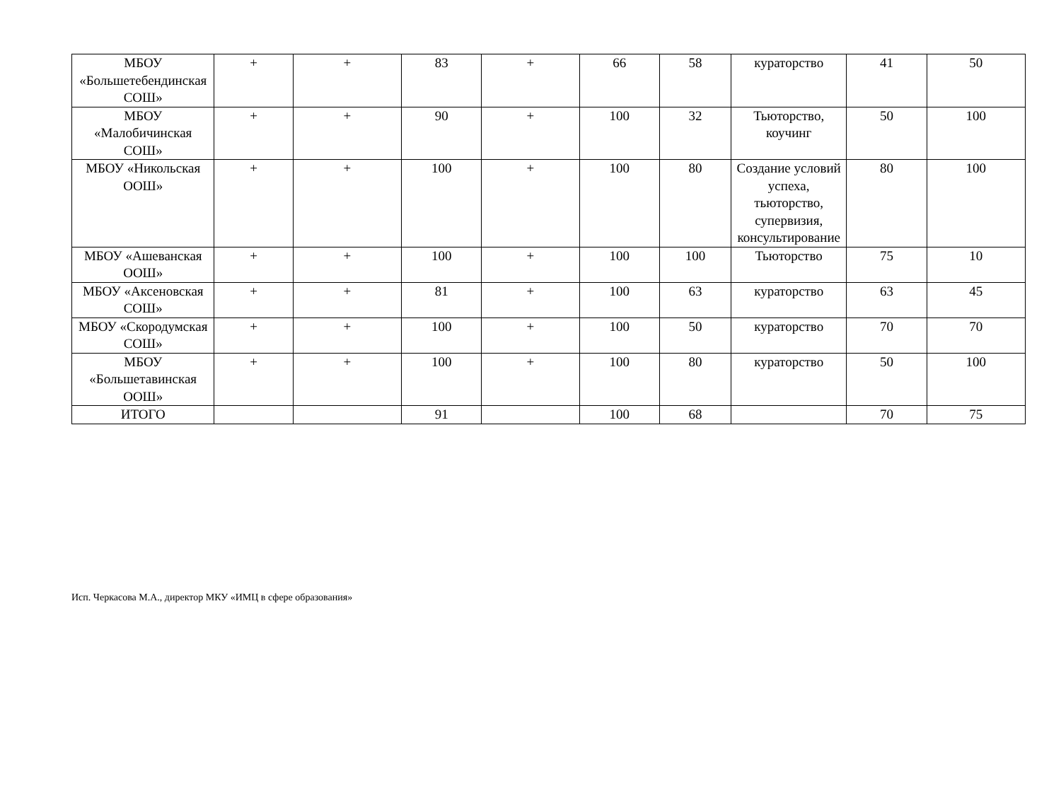| МБОУ «Большетебендинская СОШ» | + | + | 83 | + | 66 | 58 | кураторство | 41 | 50 |
| МБОУ «Малобичинская СОШ» | + | + | 90 | + | 100 | 32 | Тьюторство, коучинг | 50 | 100 |
| МБОУ «Никольская ООШ» | + | + | 100 | + | 100 | 80 | Создание условий успеха, тьюторство, супервизия, консультирование | 80 | 100 |
| МБОУ «Ашеванская ООШ» | + | + | 100 | + | 100 | 100 | Тьюторство | 75 | 10 |
| МБОУ «Аксеновская СОШ» | + | + | 81 | + | 100 | 63 | кураторство | 63 | 45 |
| МБОУ «Скородумская СОШ» | + | + | 100 | + | 100 | 50 | кураторство | 70 | 70 |
| МБОУ «Большетавинская ООШ» | + | + | 100 | + | 100 | 80 | кураторство | 50 | 100 |
| ИТОГО | | | 91 | | 100 | 68 | | 70 | 75 |
Исп. Черкасова М.А., директор МКУ «ИМЦ в сфере образования»